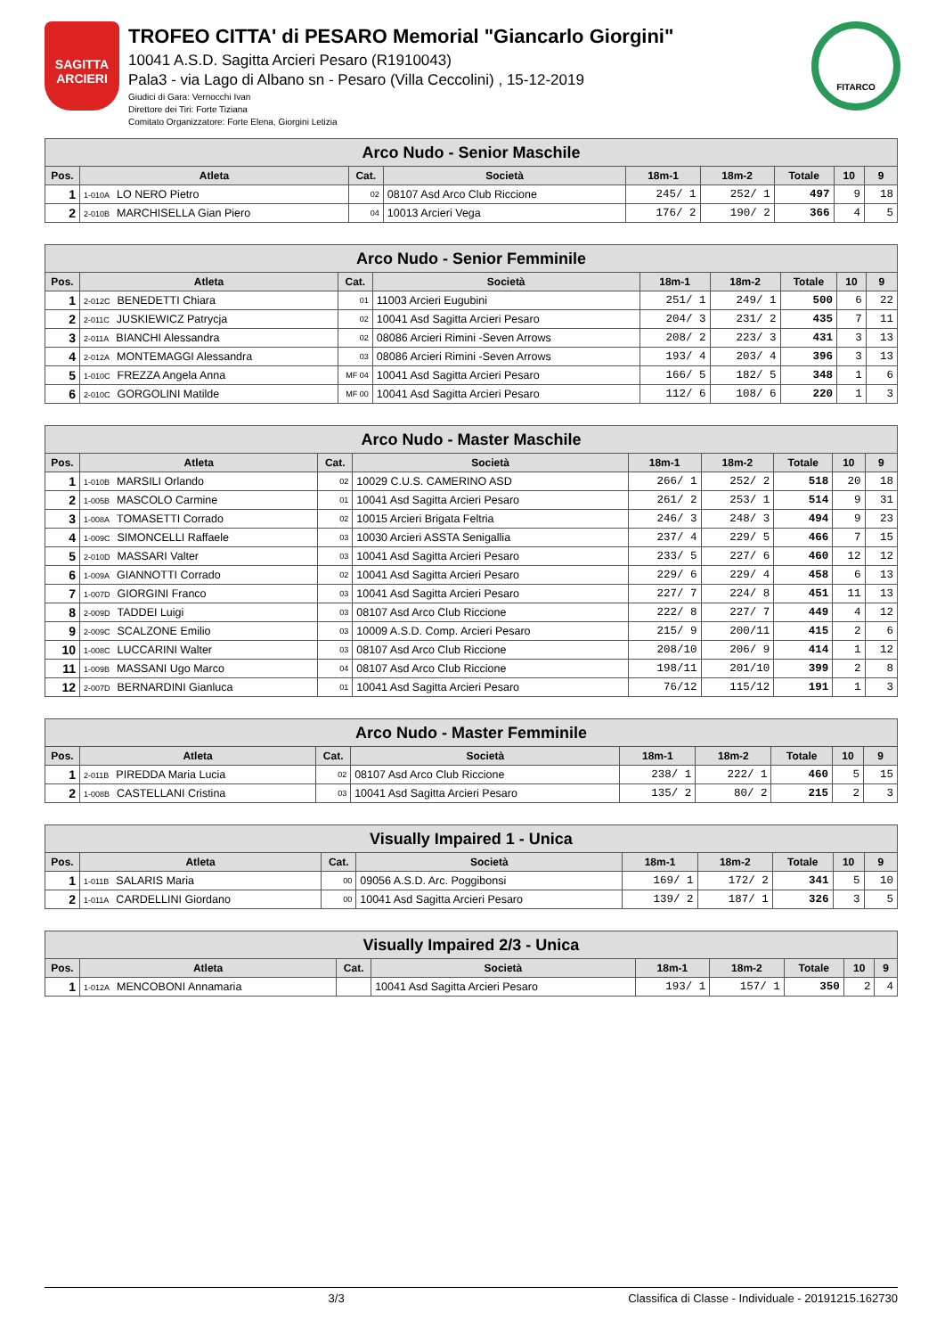SAGITTA ARCIERI
TROFEO CITTA' di PESARO Memorial "Giancarlo Giorgini"
10041 A.S.D. Sagitta Arcieri Pesaro (R1910043)
Pala3 - via Lago di Albano sn - Pesaro (Villa Ceccolini) , 15-12-2019
Giudici di Gara: Vernocchi Ivan
Direttore dei Tiri: Forte Tiziana
Comitato Organizzatore: Forte Elena, Giorgini Letizia
FITARCO
| Arco Nudo - Senior Maschile | | | | | | | | |
| Pos. | Atleta | Cat. | Società | 18m-1 | 18m-2 | Totale | 10 | 9 |
| 1 | 1-010A LO NERO Pietro | 02 | 08107 Asd Arco Club Riccione | 245/ 1 | 252/ 1 | 497 | 9 | 18 |
| 2 | 2-010B MARCHISELLA Gian Piero | 04 | 10013 Arcieri Vega | 176/ 2 | 190/ 2 | 366 | 4 | 5 |
| Arco Nudo - Senior Femminile | | | | | | | | |
| Pos. | Atleta | Cat. | Società | 18m-1 | 18m-2 | Totale | 10 | 9 |
| 1 | 2-012C BENEDETTI Chiara | 01 | 11003 Arcieri Eugubini | 251/ 1 | 249/ 1 | 500 | 6 | 22 |
| 2 | 2-011C JUSKIEWICZ Patrycja | 02 | 10041 Asd Sagitta Arcieri Pesaro | 204/ 3 | 231/ 2 | 435 | 7 | 11 |
| 3 | 2-011A BIANCHI Alessandra | 02 | 08086 Arcieri Rimini -Seven Arrows | 208/ 2 | 223/ 3 | 431 | 3 | 13 |
| 4 | 2-012A MONTEMAGGI Alessandra | 03 | 08086 Arcieri Rimini -Seven Arrows | 193/ 4 | 203/ 4 | 396 | 3 | 13 |
| 5 | 1-010C FREZZA Angela Anna | MF 04 | 10041 Asd Sagitta Arcieri Pesaro | 166/ 5 | 182/ 5 | 348 | 1 | 6 |
| 6 | 2-010C GORGOLINI Matilde | MF 00 | 10041 Asd Sagitta Arcieri Pesaro | 112/ 6 | 108/ 6 | 220 | 1 | 3 |
| Arco Nudo - Master Maschile | | | | | | | | |
| Pos. | Atleta | Cat. | Società | 18m-1 | 18m-2 | Totale | 10 | 9 |
| 1 | 1-010B MARSILI Orlando | 02 | 10029 C.U.S. CAMERINO ASD | 266/ 1 | 252/ 2 | 518 | 20 | 18 |
| 2 | 1-005B MASCOLO Carmine | 01 | 10041 Asd Sagitta Arcieri Pesaro | 261/ 2 | 253/ 1 | 514 | 9 | 31 |
| 3 | 1-008A TOMASETTI Corrado | 02 | 10015 Arcieri Brigata Feltria | 246/ 3 | 248/ 3 | 494 | 9 | 23 |
| 4 | 1-009C SIMONCELLI Raffaele | 03 | 10030 Arcieri ASSTA Senigallia | 237/ 4 | 229/ 5 | 466 | 7 | 15 |
| 5 | 2-010D MASSARI Valter | 03 | 10041 Asd Sagitta Arcieri Pesaro | 233/ 5 | 227/ 6 | 460 | 12 | 12 |
| 6 | 1-009A GIANNOTTI Corrado | 02 | 10041 Asd Sagitta Arcieri Pesaro | 229/ 6 | 229/ 4 | 458 | 6 | 13 |
| 7 | 1-007D GIORGINI Franco | 03 | 10041 Asd Sagitta Arcieri Pesaro | 227/ 7 | 224/ 8 | 451 | 11 | 13 |
| 8 | 2-009D TADDEI Luigi | 03 | 08107 Asd Arco Club Riccione | 222/ 8 | 227/ 7 | 449 | 4 | 12 |
| 9 | 2-009C SCALZONE Emilio | 03 | 10009 A.S.D. Comp. Arcieri Pesaro | 215/ 9 | 200/11 | 415 | 2 | 6 |
| 10 | 1-008C LUCCARINI Walter | 03 | 08107 Asd Arco Club Riccione | 208/10 | 206/ 9 | 414 | 1 | 12 |
| 11 | 1-009B MASSANI Ugo Marco | 04 | 08107 Asd Arco Club Riccione | 198/11 | 201/10 | 399 | 2 | 8 |
| 12 | 2-007D BERNARDINI Gianluca | 01 | 10041 Asd Sagitta Arcieri Pesaro | 76/12 | 115/12 | 191 | 1 | 3 |
| Arco Nudo - Master Femminile | | | | | | | | |
| Pos. | Atleta | Cat. | Società | 18m-1 | 18m-2 | Totale | 10 | 9 |
| 1 | 2-011B PIREDDA Maria Lucia | 02 | 08107 Asd Arco Club Riccione | 238/ 1 | 222/ 1 | 460 | 5 | 15 |
| 2 | 1-008B CASTELLANI Cristina | 03 | 10041 Asd Sagitta Arcieri Pesaro | 135/ 2 | 80/ 2 | 215 | 2 | 3 |
| Visually Impaired 1 - Unica | | | | | | | | |
| Pos. | Atleta | Cat. | Società | 18m-1 | 18m-2 | Totale | 10 | 9 |
| 1 | 1-011B SALARIS Maria | 00 | 09056 A.S.D. Arc. Poggibonsi | 169/ 1 | 172/ 2 | 341 | 5 | 10 |
| 2 | 1-011A CARDELLINI Giordano | 00 | 10041 Asd Sagitta Arcieri Pesaro | 139/ 2 | 187/ 1 | 326 | 3 | 5 |
| Visually Impaired 2/3 - Unica | | | | | | | | |
| Pos. | Atleta | Cat. | Società | 18m-1 | 18m-2 | Totale | 10 | 9 |
| 1 | 1-012A MENCOBONI Annamaria | | 10041 Asd Sagitta Arcieri Pesaro | 193/ 1 | 157/ 1 | 350 | 2 | 4 |
3/3 Classifica di Classe - Individuale - 20191215.162730